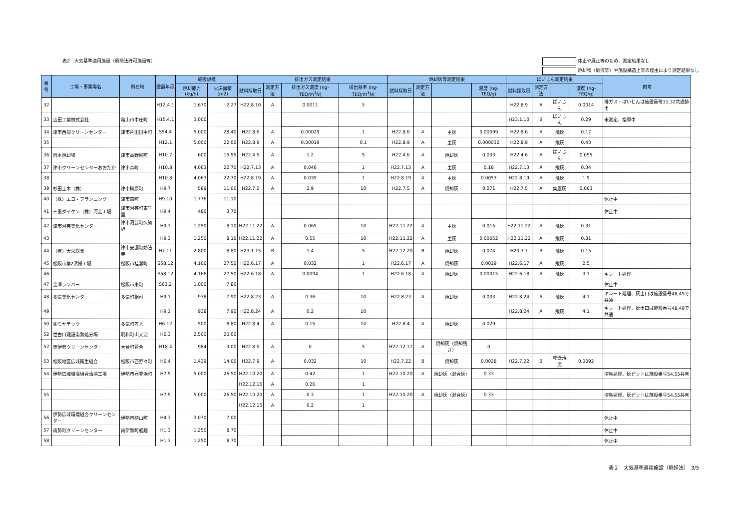表2　大気基準適用施設（廃掃法許可施設等）
休止や廃止等のため、測定結果なし
焼却物（廃液等）や施設構造上等の理由により測定結果なし
| 番号 | 工場・事業場名 | 所在地 | 設置年月 | 施設規模 | | 排出ガス測定結果 | | | | 焼却灰等測定結果 | | | | ばいじん測定結果 | | | | 備考 |
| --- | --- | --- | --- | --- | --- | --- | --- | --- | --- | --- | --- | --- | --- | --- | --- | --- | --- | --- |
| | | | | 焼却能力 (kg/h) | 火床面積 (m2) | 試料採取日 | 測定方法 | 排出ガス濃度 (ng-TEQ/m<sup>3</sup>N) | 排出基準 (ng-TEQ/m<sup>3</sup>N) | 試料採取日 | 測定方法 | | 濃度 (ng-TEQ/g) | 試料採取日 | 測定方法 | | 濃度 (ng-TEQ/g) | |
| 32 | | | H12.4.1 | 1,670 | 2.27 | H22.8.10 | A | 0.0011 | 5 | | | | | H22.8.9 | A | ばいじん | 0.0014 | 排ガス・ばいじんは施設番号31,32共通排出 |
| 33 | 吉田工業株式会社 | 亀山市中庄町 | H15.4.1 | 3,000 | | | | | | | | | | H23.1.10 | B | ばいじん | 0.29 | 未測定、指導中 |
| 34 | 津市西部クリーンセンター | 津市片田田中町 | S54.4 | 5,000 | 28.40 | H22.8.6 | A | 0.00029 | 1 | H22.8.6 | A | 主灰 | 0.00099 | H22.8.6 | A | 飛灰 | 0.17 | |
| 35 | | | H12.1 | 5,000 | 22.00 | H22.8.9 | A | 0.00019 | 0.1 | H22.8.9 | A | 主灰 | 0.000032 | H22.8.9 | A | 飛灰 | 0.43 | |
| 36 | 岡本焼却場 | 津市高野尾町 | H10.7 | 600 | 15.95 | H22.4.5 | A | 1.2 | 5 | H22.4.6 | A | 焼却灰 | 0.033 | H22.4.6 | A | ばいじん | 0.055 | |
| 37 | 津市クリーンセンターおおたか | 津市森町 | H10.8 | 4,063 | 22.70 | H22.7.13 | A | 0.046 | 1 | H22.7.13 | A | 主灰 | 0.18 | H22.7.13 | A | 飛灰 | 0.34 | |
| 38 | | | H10.8 | 4,063 | 22.70 | H22.8.19 | A | 0.035 | 1 | H22.8.19 | A | 主灰 | 0.0053 | H22.8.19 | A | 飛灰 | 1.9 | |
| 39 | 杉田土木（株） | 津市榊原町 | H9.7 | 589 | 11.00 | H22.7.2 | A | 2.9 | 10 | H22.7.5 | A | 焼却灰 | 0.071 | H22.7.5 | A | 集塵灰 | 0.063 | |
| 40 | （株）エコ・プランニング | 津市森町 | H9.10 | 1,776 | 11.10 | | | | | | | | | | | | | 休止中 |
| 41 | 三重ダイケン（株）河芸工場 | 津市河芸町東千里 | H9.4 | 480 | 3.70 | | | | | | | | | | | | | 休止中 |
| 42 | 津市河芸美化センター | 津市河芸町久知野 | H9.3 | 1,250 | 8.10 | H22.11.22 | A | 0.065 | 10 | H22.11.22 | A | 主灰 | 0.015 | H22.11.22 | A | 飛灰 | 0.31 | |
| 43 | | | H9.3 | 1,250 | 8.10 | H22.11.22 | A | 0.55 | 10 | H22.11.22 | A | 主灰 | 0.00052 | H22.11.22 | A | 飛灰 | 0.81 | |
| 44 | （有）大栄総業 | 津市安濃町妙法寺 | H7.11 | 2,800 | 8.80 | H23.1.15 | B | 1.4 | 5 | H22.12.20 | B | 焼却灰 | 0.074 | H23.3.7 | B | 飛灰 | 0.15 | |
| 45 | 松阪市第2清掃工場 | 松阪市桂瀬町 | S58.12 | 4,166 | 27.50 | H22.6.17 | A | 0.032 | 1 | H22.6.17 | A | 焼却灰 | 0.0019 | H22.6.17 | A | 飛灰 | 2.5 | |
| 46 | | | S58.12 | 4,166 | 27.50 | H22.6.18 | A | 0.0094 | 1 | H22.6.18 | A | 焼却灰 | 0.00015 | H22.6.18 | A | 飛灰 | 3.1 | キレート処理 |
| 47 | 金澤ランバー | 松阪市東町 | S63.2 | 1,000 | 7.80 | | | | | | | | | | | | | 休止中 |
| 48 | 多気美化センター | 多気町相可 | H9.1 | 938 | 7.90 | H22.8.23 | A | 0.36 | 10 | H22.8.23 | A | 焼却灰 | 0.033 | H22.8.24 | A | 飛灰 | 4.1 | キレート処理、灰出口は施設番号48,49で共通 |
| 49 | | | H9.1 | 938 | 7.90 | H22.8.24 | A | 0.2 | 10 | | | | | H22.8.24 | A | 飛灰 | 4.1 | キレート処理、灰出口は施設番号48,49で共通 |
| 50 | ㈱ミヤテック | 多気町笠木 | H6.12 | 500 | 8.80 | H22.8.4 | A | 0.15 | 10 | H22.8.4 | A | 焼却灰 | 0.029 | | | | | |
| 52 | 世古口建設南勢処分場 | 明和町山大淀 | H6.3 | 2,500 | 20.00 | | | | | | | | | | | | | |
| 52 | 奥伊勢クリーンセンター | 大台町菅合 | H18.4 | 984 | 3.00 | H22.8.5 | A | 0 | 5 | H22.12.17 | A | 焼却灰（焼却残さ） | 0 | | | | | |
| 53 | 松阪地区広域衛生組合 | 松阪市西野々町 | H6.4 | 1,439 | 14.00 | H22.7.9 | A | 0.032 | 10 | H22.7.22 | B | 焼却灰 | 0.0028 | H22.7.22 | B | 乾燥汚泥 | 0.0092 | |
| 54 | 伊勢広域環境組合清掃工場 | 伊勢市西豊浜町 | H7.9 | 5,000 | 26.50 | H22.10.20 | A | 0.42 | 1 | H22.10.20 | A | 焼却灰（混合灰） | 0.33 | | | | | 溶融処理、灰ピットは施設番号54,55共有 |
| | | | | | | H22.12.15 | A | 0.26 | 1 | | | | | | | | | |
| 55 | | | H7.9 | 5,000 | 26.50 | H22.10.20 | A | 0.3 | 1 | H22.10.20 | A | 焼却灰（混合灰） | 0.33 | | | | | 溶融処理、灰ピットは施設番号54,55共有 |
| | | | | | | H22.12.15 | A | 0.2 | 1 | | | | | | | | | |
| 56 | 伊勢広域環境組合クリーンセンター | 伊勢市植山町 | H4.3 | 3,070 | 7.00 | | | | | | | | | | | | | 休止中 |
| 57 | 南勢町クリーンセンター | 南伊勢町船越 | H1.3 | 1,250 | 8.70 | | | | | | | | | | | | | 休止中 |
| 58 | | | H1.3 | 1,250 | 8.70 | | | | | | | | | | | | | 休止中 |
表２　大気基準適用施設（廃掃法）　3/5